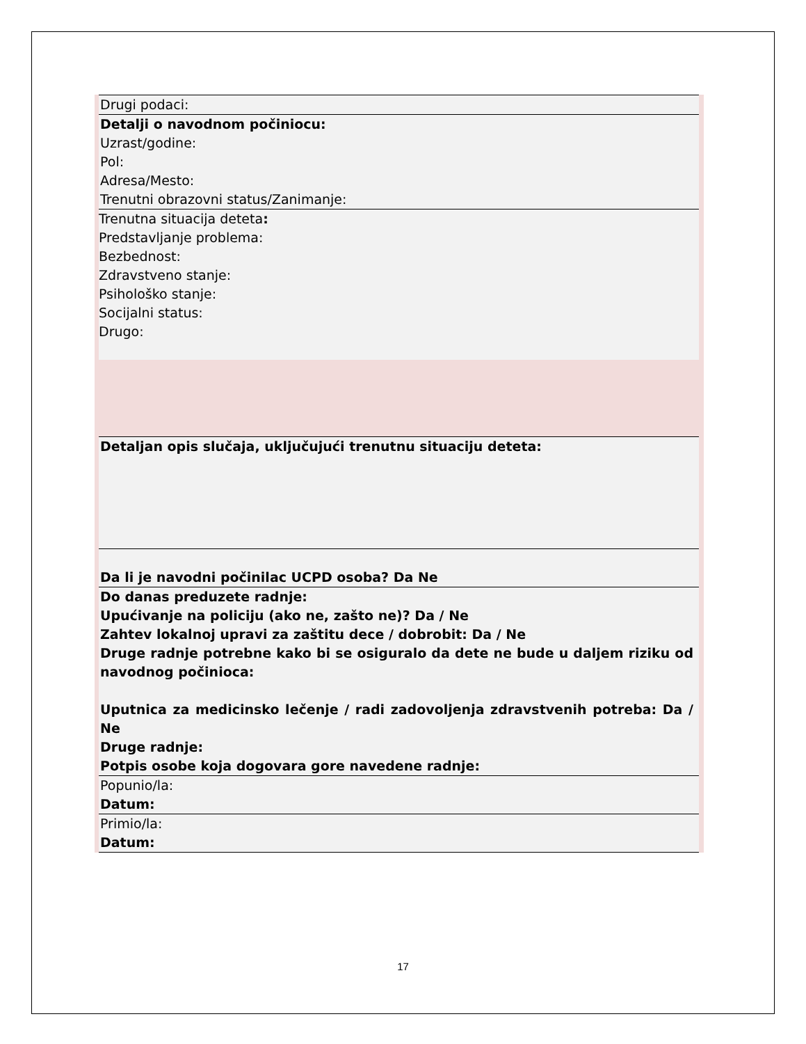| Drugi podaci: |
| Detalji o navodnom počiniocu: Uzrast/godine: Pol: Adresa/Mesto: Trenutni obrazovni status/Zanimanje: |
| Trenutna situacija deteta : Predstavljanje problema: Bezbednost: Zdravstveno stanje: Psihološko stanje: Socijalni status: Drugo: |
| Detaljan opis slučaja, uključujući trenutnu situaciju deteta: |
| Da li je navodni počinilac UCPD osoba? Da Ne |
| Do danas preduzete radnje: Upućivanje na policiju (ako ne, zašto ne)? Da / Ne Zahtev lokalnoj upravi za zaštitu dece / dobrobit: Da / Ne Druge radnje potrebne kako bi se osiguralo da dete ne bude u daljem riziku od navodnog počinioca: Uputnica za medicinsko lečenje / radi zadovoljenja zdravstvenih potreba: Da / Ne Druge radnje: Potpis osobe koja dogovara gore navedene radnje: |
| Popunio/la: Datum: |
| Primio/la: Datum: |
17